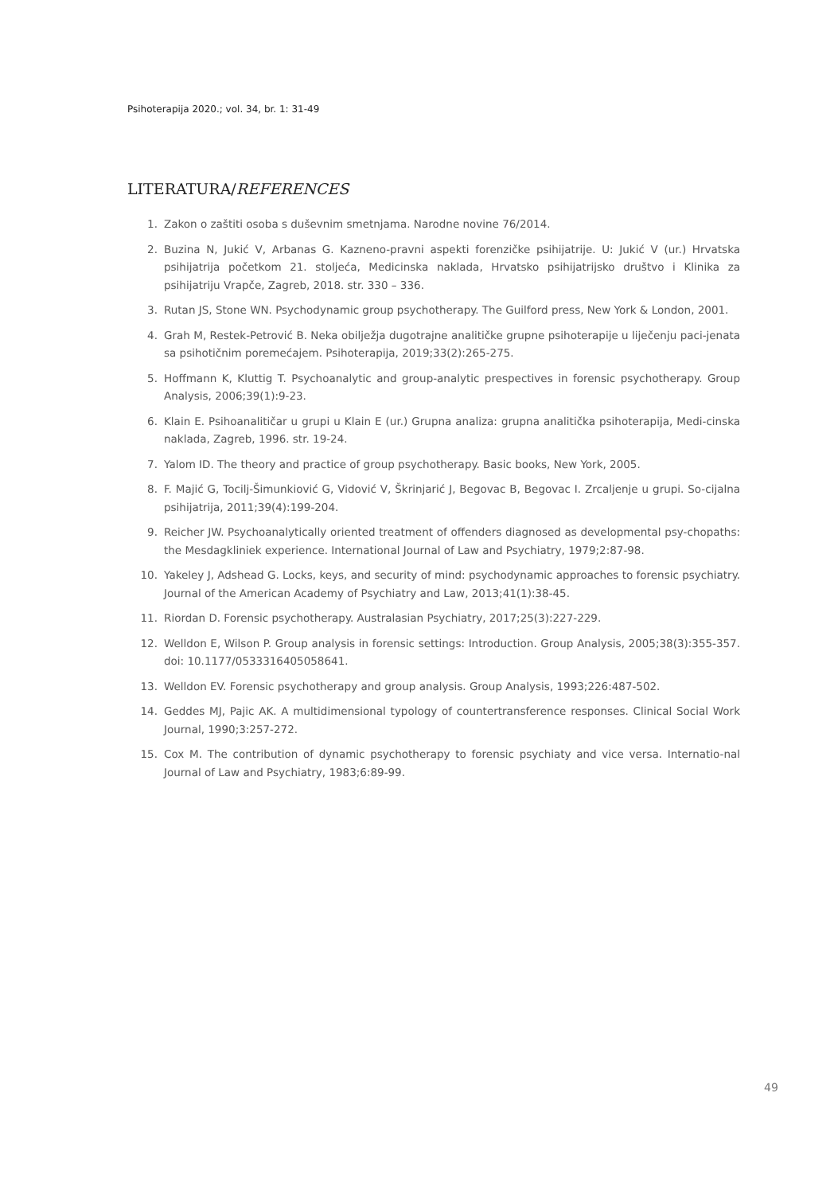Psihoterapija 2020.; vol. 34, br. 1: 31-49
LITERATURA/REFERENCES
1. Zakon o zaštiti osoba s duševnim smetnjama. Narodne novine 76/2014.
2. Buzina N, Jukić V, Arbanas G. Kazneno-pravni aspekti forenzičke psihijatrije. U: Jukić V (ur.) Hrvatska psihijatrija početkom 21. stoljeća, Medicinska naklada, Hrvatsko psihijatrijsko društvo i Klinika za psihijatriju Vrapče, Zagreb, 2018. str. 330 – 336.
3. Rutan JS, Stone WN. Psychodynamic group psychotherapy. The Guilford press, New York & London, 2001.
4. Grah M, Restek-Petrović B. Neka obilježja dugotrajne analitičke grupne psihoterapije u liječenju paci-jenata sa psihotičnim poremećajem. Psihoterapija, 2019;33(2):265-275.
5. Hoffmann K, Kluttig T. Psychoanalytic and group-analytic prespectives in forensic psychotherapy. Group Analysis, 2006;39(1):9-23.
6. Klain E. Psihoanalitičar u grupi u Klain E (ur.) Grupna analiza: grupna analitička psihoterapija, Medi-cinska naklada, Zagreb, 1996. str. 19-24.
7. Yalom ID. The theory and practice of group psychotherapy. Basic books, New York, 2005.
8. F. Majić G, Tocilj-Šimunkiović G, Vidović V, Škrinjarić J, Begovac B, Begovac I. Zrcaljenje u grupi. So-cijalna psihijatrija, 2011;39(4):199-204.
9. Reicher JW. Psychoanalytically oriented treatment of offenders diagnosed as developmental psy-chopaths: the Mesdagkliniek experience. International Journal of Law and Psychiatry, 1979;2:87-98.
10. Yakeley J, Adshead G. Locks, keys, and security of mind: psychodynamic approaches to forensic psychiatry. Journal of the American Academy of Psychiatry and Law, 2013;41(1):38-45.
11. Riordan D. Forensic psychotherapy. Australasian Psychiatry, 2017;25(3):227-229.
12. Welldon E, Wilson P. Group analysis in forensic settings: Introduction. Group Analysis, 2005;38(3):355-357. doi: 10.1177/0533316405058641.
13. Welldon EV. Forensic psychotherapy and group analysis. Group Analysis, 1993;226:487-502.
14. Geddes MJ, Pajic AK. A multidimensional typology of countertransference responses. Clinical Social Work Journal, 1990;3:257-272.
15. Cox M. The contribution of dynamic psychotherapy to forensic psychiaty and vice versa. Internatio-nal Journal of Law and Psychiatry, 1983;6:89-99.
49